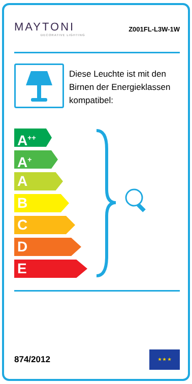MAYTONI
DECORATIVE LIGHTING
Z001FL-L3W-1W
Diese Leuchte ist mit den Birnen der Energieklassen kompatibel:
A<sup>++</sup>
A<sup>+</sup>
A
B
C
D
E
874/2012
★ ★ ★